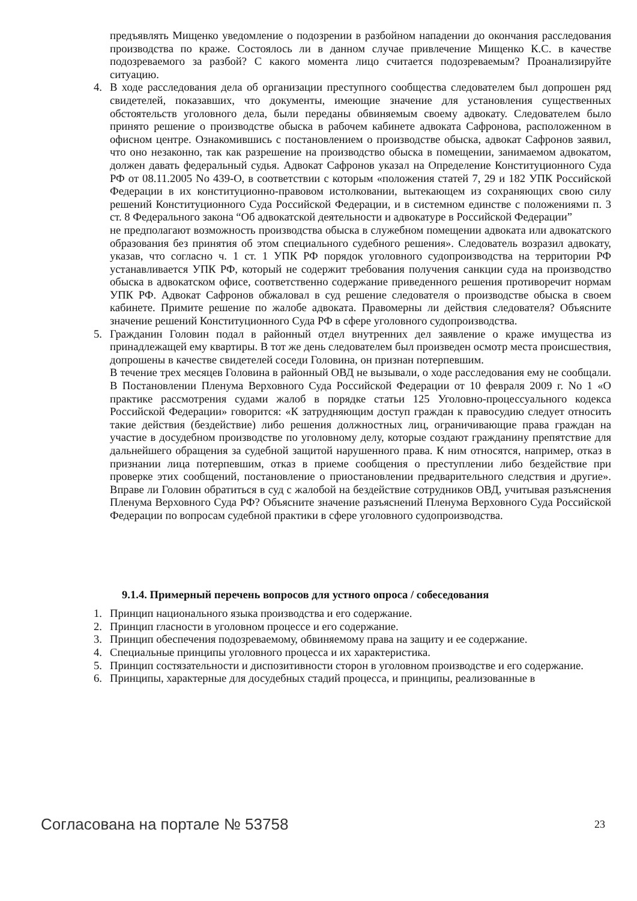предъявлять Мищенко уведомление о подозрении в разбойном нападении до окончания расследования производства по краже. Состоялось ли в данном случае привлечение Мищенко К.С. в качестве подозреваемого за разбой? С какого момента лицо считается подозреваемым? Проанализируйте ситуацию.
4. В ходе расследования дела об организации преступного сообщества следователем был допрошен ряд свидетелей, показавших, что документы, имеющие значение для установления существенных обстоятельств уголовного дела, были переданы обвиняемым своему адвокату. Следователем было принято решение о производстве обыска в рабочем кабинете адвоката Сафронова, расположенном в офисном центре. Ознакомившись с постановлением о производстве обыска, адвокат Сафронов заявил, что оно незаконно, так как разрешение на производство обыска в помещении, занимаемом адвокатом, должен давать федеральный судья. Адвокат Сафронов указал на Определение Конституционного Суда РФ от 08.11.2005 No 439-О, в соответствии с которым «положения статей 7, 29 и 182 УПК Российской Федерации в их конституционно-правовом истолковании, вытекающем из сохраняющих свою силу решений Конституционного Суда Российской Федерации, и в системном единстве с положениями п. 3 ст. 8 Федерального закона “Об адвокатской деятельности и адвокатуре в Российской Федерации”
не предполагают возможность производства обыска в служебном помещении адвоката или адвокатского образования без принятия об этом специального судебного решения». Следователь возразил адвокату, указав, что согласно ч. 1 ст. 1 УПК РФ порядок уголовного судопроизводства на территории РФ устанавливается УПК РФ, который не содержит требования получения санкции суда на производство обыска в адвокатском офисе, соответственно содержание приведенного решения противоречит нормам УПК РФ. Адвокат Сафронов обжаловал в суд решение следователя о производстве обыска в своем кабинете. Примите решение по жалобе адвоката. Правомерны ли действия следователя? Объясните значение решений Конституционного Суда РФ в сфере уголовного судопроизводства.
5. Гражданин Головин подал в районный отдел внутренних дел заявление о краже имущества из принадлежащей ему квартиры. В тот же день следователем был произведен осмотр места происшествия, допрошены в качестве свидетелей соседи Головина, он признан потерпевшим.
В течение трех месяцев Головина в районный ОВД не вызывали, о ходе расследования ему не сообщали. В Постановлении Пленума Верховного Суда Российской Федерации от 10 февраля 2009 г. No 1 «О практике рассмотрения судами жалоб в порядке статьи 125 Уголовно-процессуального кодекса Российской Федерации» говорится: «К затрудняющим доступ граждан к правосудию следует относить такие действия (бездействие) либо решения должностных лиц, ограничивающие права граждан на участие в досудебном производстве по уголовному делу, которые создают гражданину препятствие для дальнейшего обращения за судебной защитой нарушенного права. К ним относятся, например, отказ в признании лица потерпевшим, отказ в приеме сообщения о преступлении либо бездействие при проверке этих сообщений, постановление о приостановлении предварительного следствия и другие». Вправе ли Головин обратиться в суд с жалобой на бездействие сотрудников ОВД, учитывая разъяснения Пленума Верховного Суда РФ? Объясните значение разъяснений Пленума Верховного Суда Российской Федерации по вопросам судебной практики в сфере уголовного судопроизводства.
9.1.4. Примерный перечень вопросов для устного опроса / собеседования
1. Принцип национального языка производства и его содержание.
2. Принцип гласности в уголовном процессе и его содержание.
3. Принцип обеспечения подозреваемому, обвиняемому права на защиту и ее содержание.
4. Специальные принципы уголовного процесса и их характеристика.
5. Принцип состязательности и диспозитивности сторон в уголовном производстве и его содержание.
6. Принципы, характерные для досудебных стадий процесса, и принципы, реализованные в
Согласована на портале № 53758 23